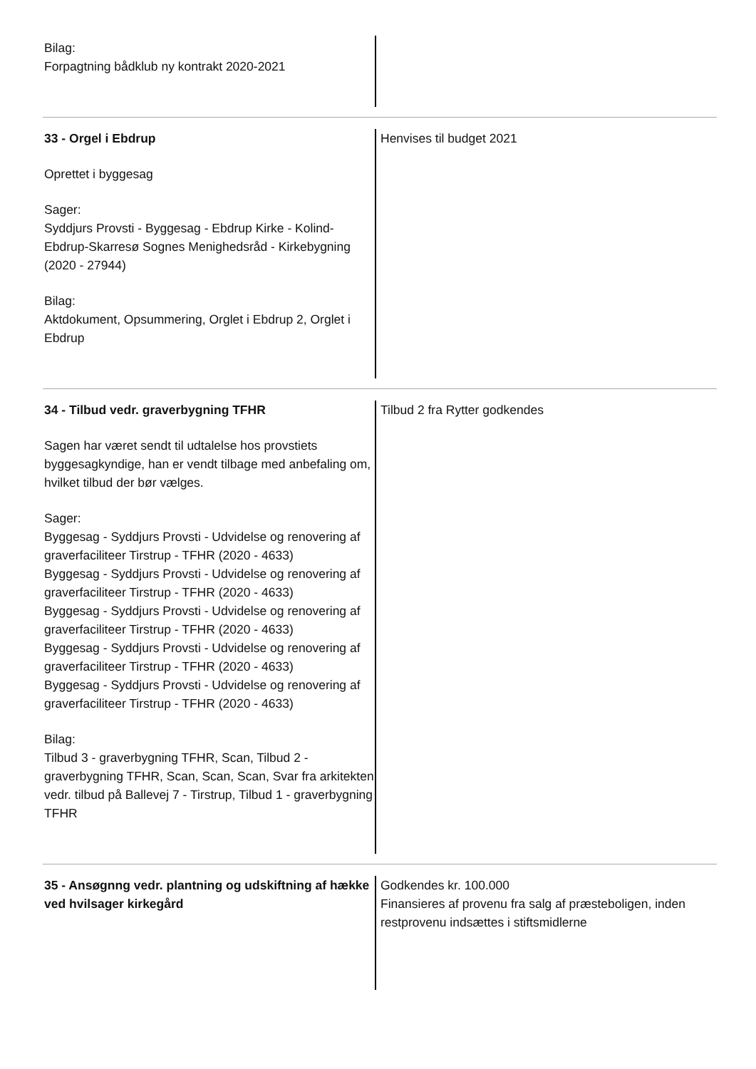Bilag:
Forpagtning bådklub ny kontrakt 2020-2021
33 - Orgel i Ebdrup
Oprettet i byggesag
Sager:
Syddjurs Provsti - Byggesag - Ebdrup Kirke - Kolind-Ebdrup-Skarresø Sognes Menighedsråd - Kirkebygning (2020 - 27944)
Bilag:
Aktdokument, Opsummering, Orglet i Ebdrup 2, Orglet i Ebdrup
Henvises til budget 2021
34 - Tilbud vedr. graverbygning TFHR
Sagen har været sendt til udtalelse hos provstiets byggesagkyndige, han er vendt tilbage med anbefaling om, hvilket tilbud der bør vælges.
Sager:
Byggesag - Syddjurs Provsti - Udvidelse og renovering af graverfaciliteer Tirstrup - TFHR (2020 - 4633)
Byggesag - Syddjurs Provsti - Udvidelse og renovering af graverfaciliteer Tirstrup - TFHR (2020 - 4633)
Byggesag - Syddjurs Provsti - Udvidelse og renovering af graverfaciliteer Tirstrup - TFHR (2020 - 4633)
Byggesag - Syddjurs Provsti - Udvidelse og renovering af graverfaciliteer Tirstrup - TFHR (2020 - 4633)
Byggesag - Syddjurs Provsti - Udvidelse og renovering af graverfaciliteer Tirstrup - TFHR (2020 - 4633)
Bilag:
Tilbud 3 - graverbygning TFHR, Scan, Tilbud 2 - graverbygning TFHR, Scan, Scan, Scan, Svar fra arkitekten vedr. tilbud på Ballevej 7 - Tirstrup, Tilbud 1 - graverbygning TFHR
Tilbud 2 fra Rytter godkendes
35 - Ansøgnng vedr. plantning og udskiftning af hække ved hvilsager kirkegård
Godkendes kr. 100.000
Finansieres af provenu fra salg af præsteboligen, inden restprovenu indsættes i stiftsmidlerne